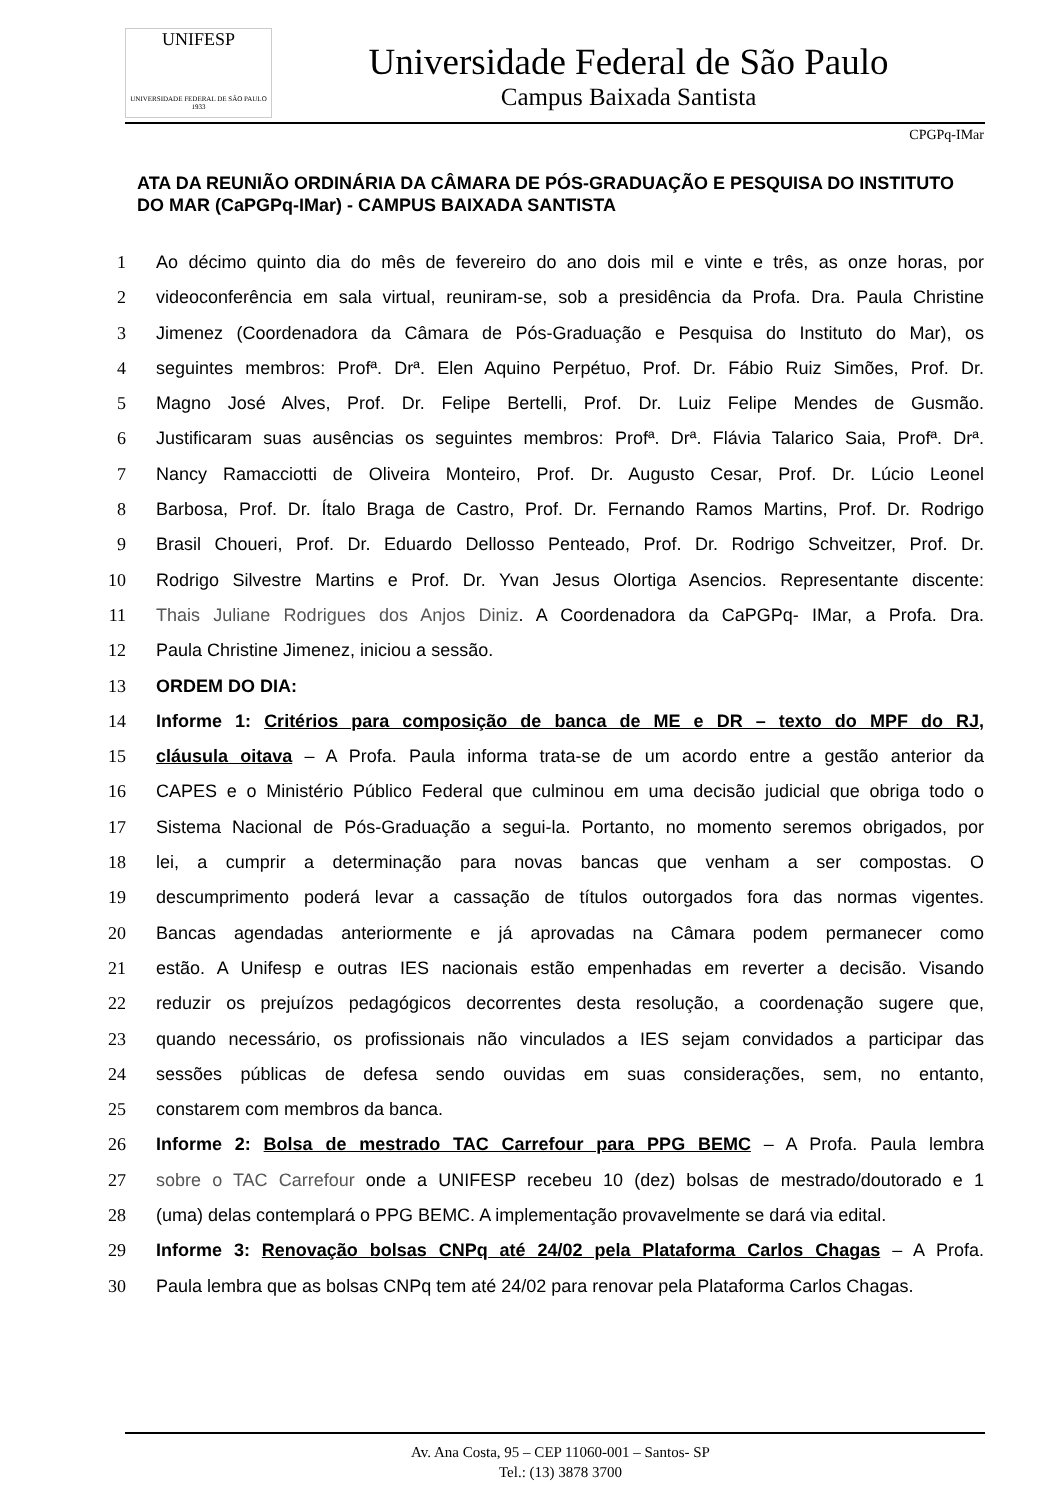UNIFESP
UNIVERSIDADE FEDERAL DE SÃO PAULO
1933
Universidade Federal de São Paulo
Campus Baixada Santista
CPGPq-IMar
ATA DA REUNIÃO ORDINÁRIA DA CÂMARA DE PÓS-GRADUAÇÃO E PESQUISA DO INSTITUTO DO MAR (CaPGPq-IMar) - CAMPUS BAIXADA SANTISTA
1 Ao décimo quinto dia do mês de fevereiro do ano dois mil e vinte e três, as onze horas, por
2 videoconferência em sala virtual, reuniram-se, sob a presidência da Profa. Dra. Paula Christine
3 Jimenez (Coordenadora da Câmara de Pós-Graduação e Pesquisa do Instituto do Mar), os
4 seguintes membros: Profª. Drª. Elen Aquino Perpétuo, Prof. Dr. Fábio Ruiz Simões, Prof. Dr.
5 Magno José Alves, Prof. Dr. Felipe Bertelli, Prof. Dr. Luiz Felipe Mendes de Gusmão.
6 Justificaram suas ausências os seguintes membros: Profª. Drª. Flávia Talarico Saia, Profª. Drª.
7 Nancy Ramacciotti de Oliveira Monteiro, Prof. Dr. Augusto Cesar, Prof. Dr. Lúcio Leonel
8 Barbosa, Prof. Dr. Ítalo Braga de Castro, Prof. Dr. Fernando Ramos Martins, Prof. Dr. Rodrigo
9 Brasil Choueri, Prof. Dr. Eduardo Dellosso Penteado, Prof. Dr. Rodrigo Schveitzer, Prof. Dr.
10 Rodrigo Silvestre Martins e Prof. Dr. Yvan Jesus Olortiga Asencios. Representante discente:
11 Thais Juliane Rodrigues dos Anjos Diniz. A Coordenadora da CaPGPq- IMar, a Profa. Dra.
12 Paula Christine Jimenez, iniciou a sessão.
13 ORDEM DO DIA:
14 Informe 1: Critérios para composição de banca de ME e DR – texto do MPF do RJ,
15 cláusula oitava – A Profa. Paula informa trata-se de um acordo entre a gestão anterior da
16 CAPES e o Ministério Público Federal que culminou em uma decisão judicial que obriga todo o
17 Sistema Nacional de Pós-Graduação a segui-la. Portanto, no momento seremos obrigados, por
18 lei, a cumprir a determinação para novas bancas que venham a ser compostas. O
19 descumprimento poderá levar a cassação de títulos outorgados fora das normas vigentes.
20 Bancas agendadas anteriormente e já aprovadas na Câmara podem permanecer como
21 estão. A Unifesp e outras IES nacionais estão empenhadas em reverter a decisão. Visando
22 reduzir os prejuízos pedagógicos decorrentes desta resolução, a coordenação sugere que,
23 quando necessário, os profissionais não vinculados a IES sejam convidados a participar das
24 sessões públicas de defesa sendo ouvidas em suas considerações, sem, no entanto,
25 constarem com membros da banca.
26 Informe 2: Bolsa de mestrado TAC Carrefour para PPG BEMC – A Profa. Paula lembra
27 sobre o TAC Carrefour onde a UNIFESP recebeu 10 (dez) bolsas de mestrado/doutorado e 1
28 (uma) delas contemplará o PPG BEMC. A implementação provavelmente se dará via edital.
29 Informe 3: Renovação bolsas CNPq até 24/02 pela Plataforma Carlos Chagas – A Profa.
30 Paula lembra que as bolsas CNPq tem até 24/02 para renovar pela Plataforma Carlos Chagas.
Av. Ana Costa, 95 – CEP 11060-001 – Santos- SP
Tel.: (13) 3878 3700